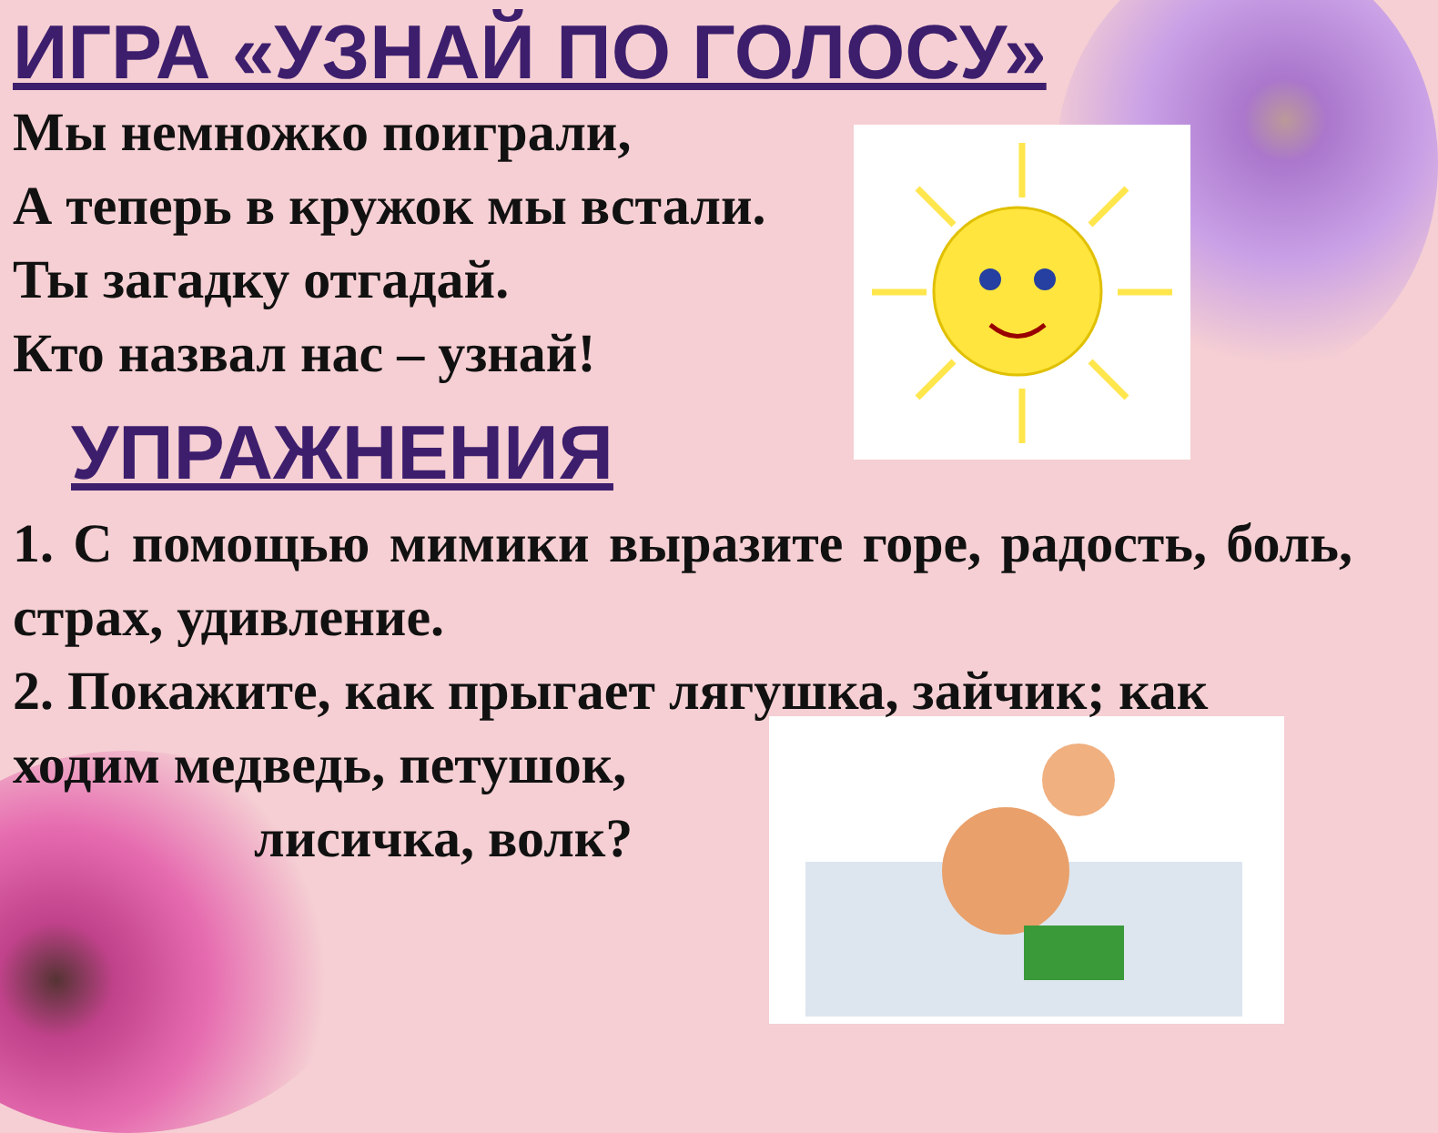ИГРА «УЗНАЙ ПО ГОЛОСУ»
Мы немножко поиграли,
А теперь в кружок мы встали.
Ты загадку отгадай.
Кто назвал нас – узнай!
УПРАЖНЕНИЯ
1. С помощью мимики выразите горе, радость, боль, страх, удивление.
2. Покажите, как прыгает лягушка, зайчик; как ходим медведь, петушок,
лисичка, волк?